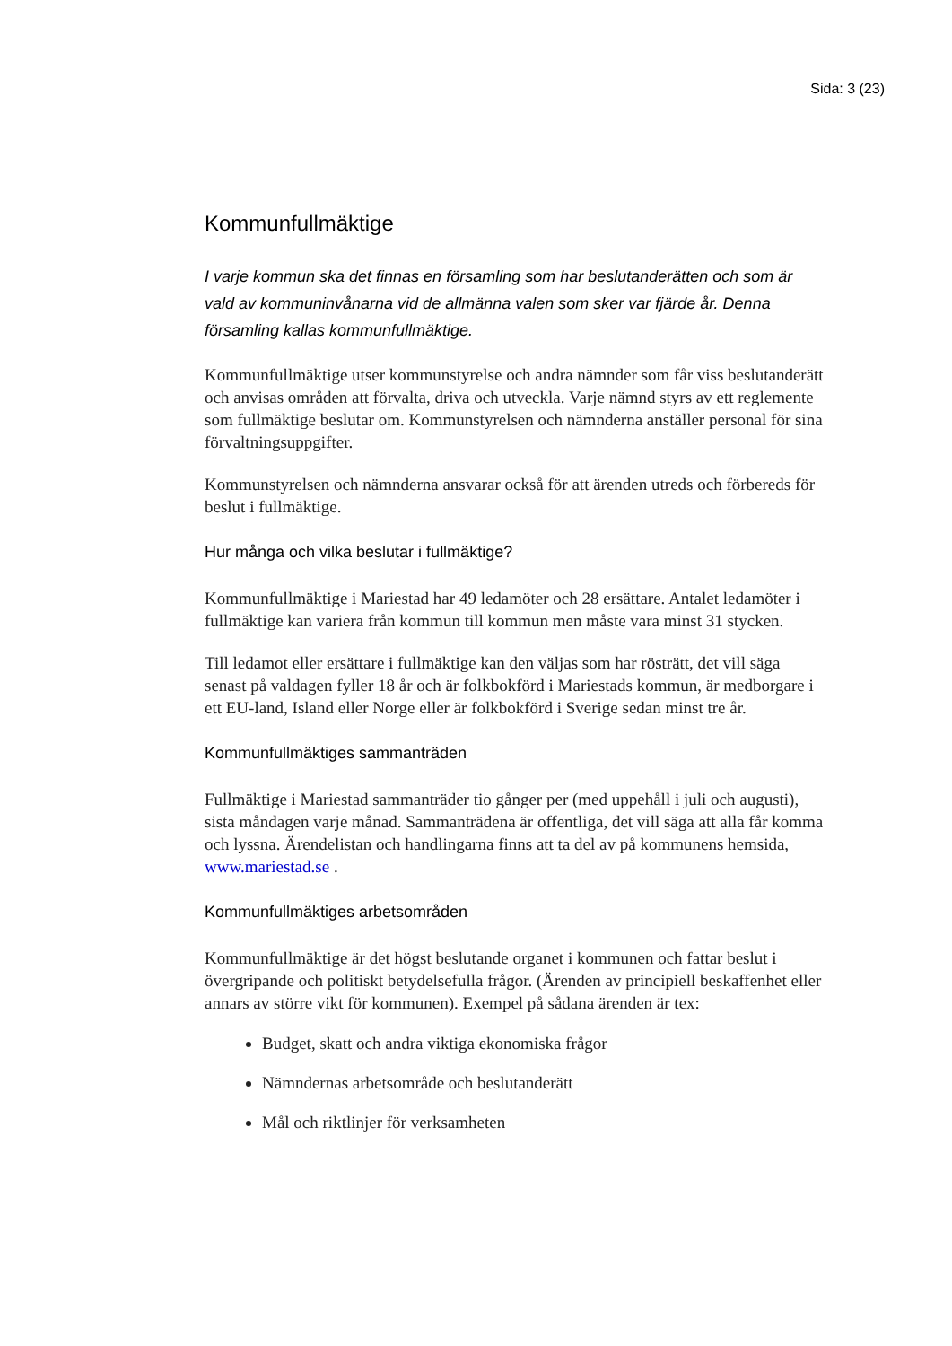Sida: 3 (23)
Kommunfullmäktige
I varje kommun ska det finnas en församling som har beslutanderätten och som är vald av kommuninvånarna vid de allmänna valen som sker var fjärde år. Denna församling kallas kommunfullmäktige.
Kommunfullmäktige utser kommunstyrelse och andra nämnder som får viss beslutanderätt och anvisas områden att förvalta, driva och utveckla. Varje nämnd styrs av ett reglemente som fullmäktige beslutar om. Kommunstyrelsen och nämnderna anställer personal för sina förvaltningsuppgifter.
Kommunstyrelsen och nämnderna ansvarar också för att ärenden utreds och förbereds för beslut i fullmäktige.
Hur många och vilka beslutar i fullmäktige?
Kommunfullmäktige i Mariestad har 49 ledamöter och 28 ersättare. Antalet ledamöter i fullmäktige kan variera från kommun till kommun men måste vara minst 31 stycken.
Till ledamot eller ersättare i fullmäktige kan den väljas som har rösträtt, det vill säga senast på valdagen fyller 18 år och är folkbokförd i Mariestads kommun, är medborgare i ett EU-land, Island eller Norge eller är folkbokförd i Sverige sedan minst tre år.
Kommunfullmäktiges sammanträden
Fullmäktige i Mariestad sammanträder tio gånger per (med uppehåll i juli och augusti), sista måndagen varje månad. Sammanträdena är offentliga, det vill säga att alla får komma och lyssna. Ärendelistan och handlingarna finns att ta del av på kommunens hemsida, www.mariestad.se .
Kommunfullmäktiges arbetsområden
Kommunfullmäktige är det högst beslutande organet i kommunen och fattar beslut i övergripande och politiskt betydelsefulla frågor. (Ärenden av principiell beskaffenhet eller annars av större vikt för kommunen). Exempel på sådana ärenden är tex:
Budget, skatt och andra viktiga ekonomiska frågor
Nämndernas arbetsområde och beslutanderätt
Mål och riktlinjer för verksamheten